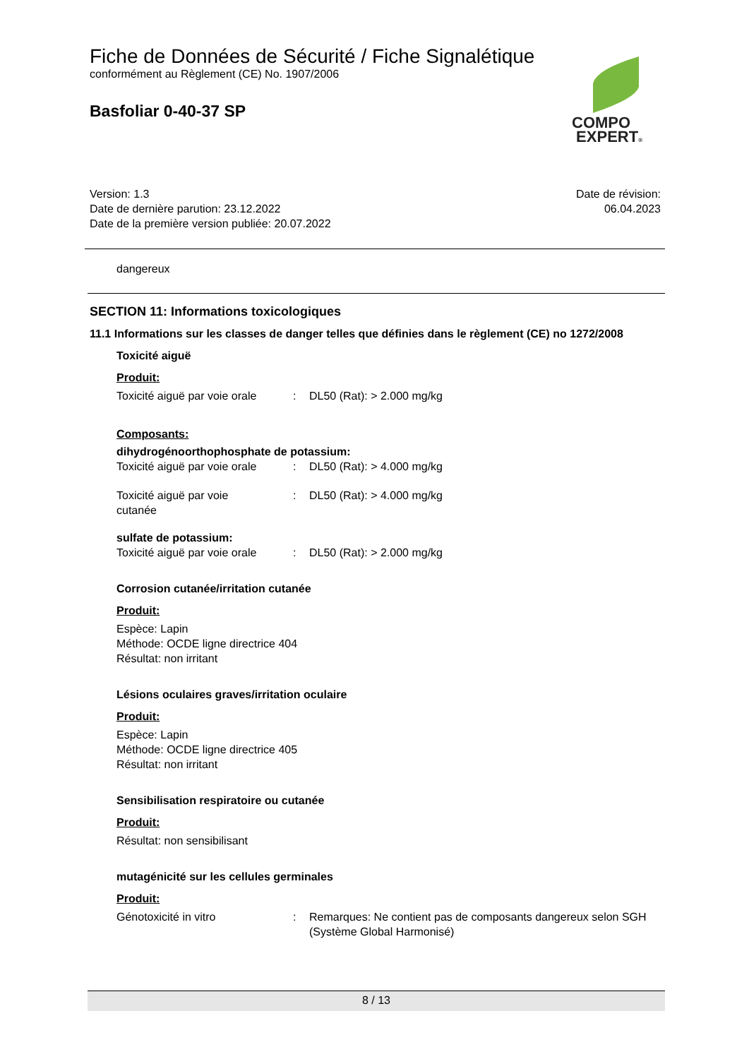Fiche de Données de Sécurité / Fiche Signalétique
conformément au Règlement (CE) No. 1907/2006
Basfoliar 0-40-37 SP
COMPO
EXPERT®
Version: 1.3
Date de dernière parution: 23.12.2022
Date de la première version publiée: 20.07.2022
Date de révision:
06.04.2023
dangereux
SECTION 11: Informations toxicologiques
11.1 Informations sur les classes de danger telles que définies dans le règlement (CE) no 1272/2008
Toxicité aiguë
Produit:
Toxicité aiguë par voie orale
: DL50 (Rat): > 2.000 mg/kg
Composants:
dihydrogénoorthophosphate de potassium:
Toxicité aiguë par voie orale
: DL50 (Rat): > 4.000 mg/kg
Toxicité aiguë par voie
cutanée
: DL50 (Rat): > 4.000 mg/kg
sulfate de potassium:
Toxicité aiguë par voie orale
: DL50 (Rat): > 2.000 mg/kg
Corrosion cutanée/irritation cutanée
Produit:
Espèce: Lapin
Méthode: OCDE ligne directrice 404
Résultat: non irritant
Lésions oculaires graves/irritation oculaire
Produit:
Espèce: Lapin
Méthode: OCDE ligne directrice 405
Résultat: non irritant
Sensibilisation respiratoire ou cutanée
Produit:
Résultat: non sensibilisant
mutagénicité sur les cellules germinales
Produit:
Génotoxicité in vitro : Remarques: Ne contient pas de composants dangereux selon SGH (Système Global Harmonisé)
8 / 13